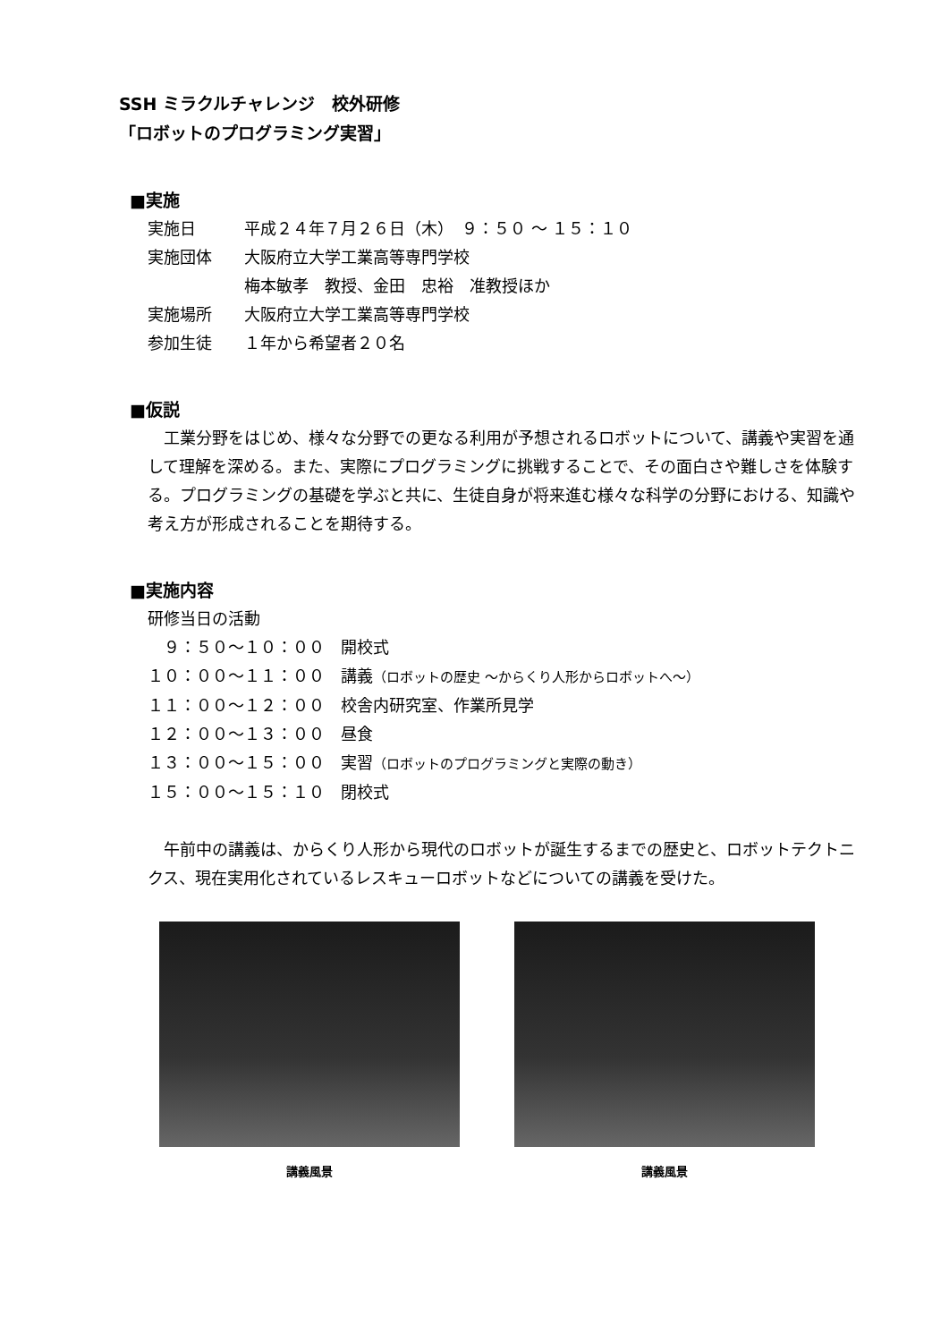SSH ミラクルチャレンジ　校外研修
「ロボットのプログラミング実習」
■実施
実施日 平成２４年７月２６日（木）　９：５０ ～ １５：１０
実施団体 大阪府立大学工業高等専門学校
梅本敏孝　教授、金田　忠裕　准教授ほか
実施場所 大阪府立大学工業高等専門学校
参加生徒 １年から希望者２０名
■仮説
　工業分野をはじめ、様々な分野での更なる利用が予想されるロボットについて、講義や実習を通して理解を深める。また、実際にプログラミングに挑戦することで、その面白さや難しさを体験する。プログラミングの基礎を学ぶと共に、生徒自身が将来進む様々な科学の分野における、知識や考え方が形成されることを期待する。
■実施内容
研修当日の活動
　９：５０～１０：００　開校式
１０：００～１１：００　講義（ロボットの歴史 ～からくり人形からロボットへ～）
１１：００～１２：００　校舎内研究室、作業所見学
１２：００～１３：００　昼食
１３：００～１５：００　実習（ロボットのプログラミングと実際の動き）
１５：００～１５：１０　閉校式
　午前中の講義は、からくり人形から現代のロボットが誕生するまでの歴史と、ロボットテクトニクス、現在実用化されているレスキューロボットなどについての講義を受けた。
講義風景 講義風景